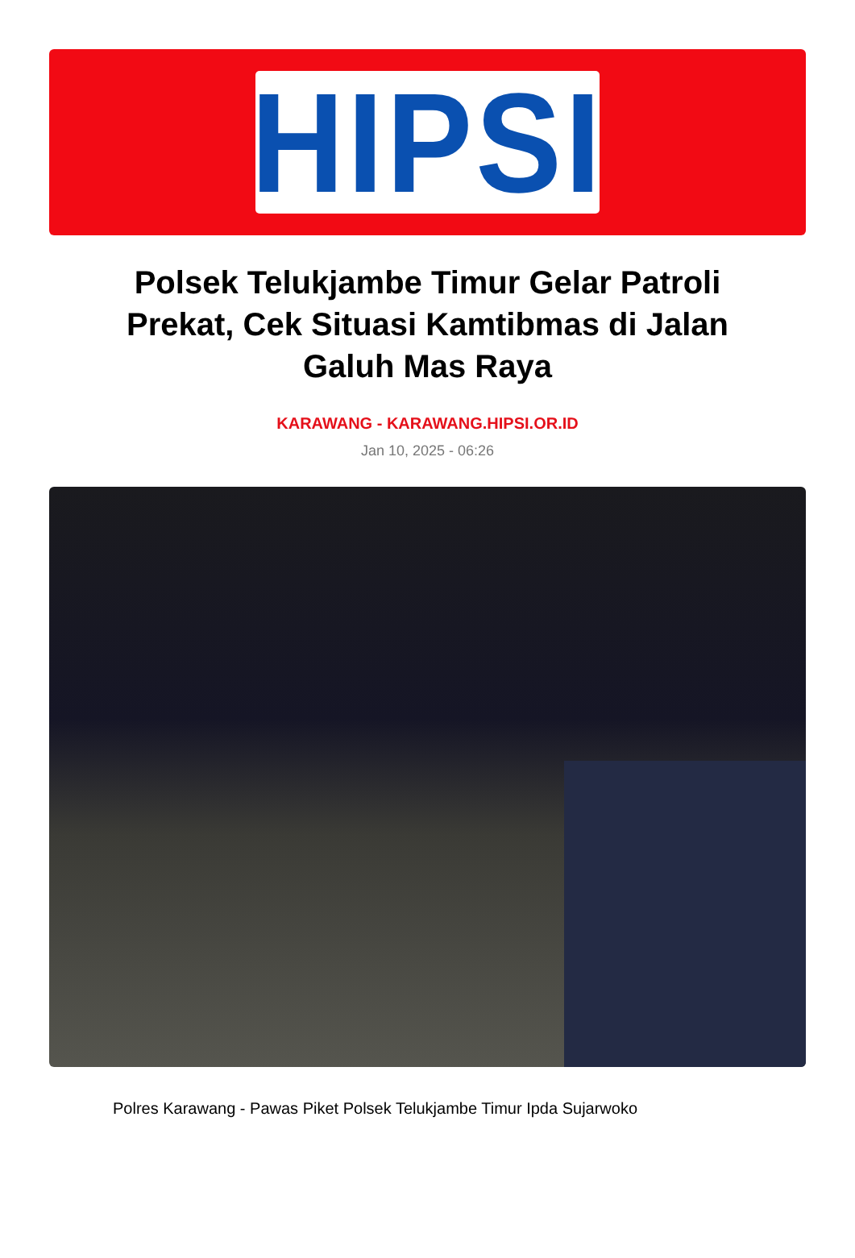HIPSI
Polsek Telukjambe Timur Gelar Patroli Prekat, Cek Situasi Kamtibmas di Jalan Galuh Mas Raya
KARAWANG - KARAWANG.HIPSI.OR.ID
Jan 10, 2025 - 06:26
Polres Karawang - Pawas Piket Polsek Telukjambe Timur Ipda Sujarwoko